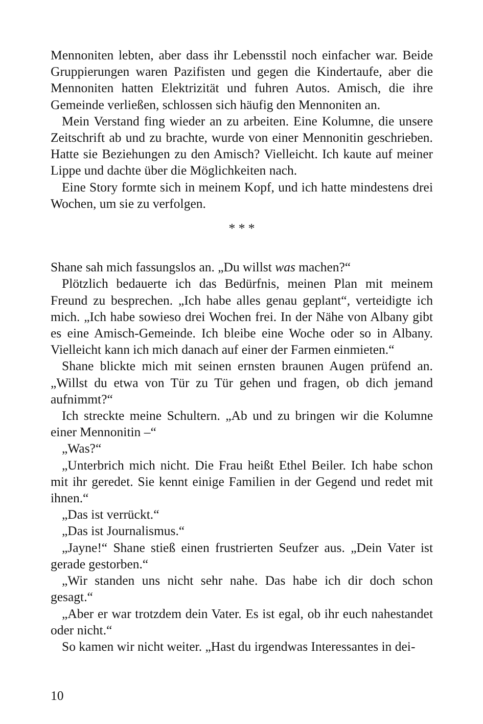Mennoniten lebten, aber dass ihr Lebensstil noch einfacher war. Beide Gruppierungen waren Pazifisten und gegen die Kindertaufe, aber die Mennoniten hatten Elektrizität und fuhren Autos. Amisch, die ihre Gemeinde verließen, schlossen sich häufig den Mennoniten an.
Mein Verstand fing wieder an zu arbeiten. Eine Kolumne, die unsere Zeitschrift ab und zu brachte, wurde von einer Mennonitin geschrieben. Hatte sie Beziehungen zu den Amisch? Vielleicht. Ich kaute auf meiner Lippe und dachte über die Möglichkeiten nach.
Eine Story formte sich in meinem Kopf, und ich hatte mindestens drei Wochen, um sie zu verfolgen.
* * *
Shane sah mich fassungslos an. „Du willst was machen?“
Plötzlich bedauerte ich das Bedürfnis, meinen Plan mit meinem Freund zu besprechen. „Ich habe alles genau geplant“, verteidigte ich mich. „Ich habe sowieso drei Wochen frei. In der Nähe von Albany gibt es eine Amisch-Gemeinde. Ich bleibe eine Woche oder so in Albany. Vielleicht kann ich mich danach auf einer der Farmen einmieten.“
Shane blickte mich mit seinen ernsten braunen Augen prüfend an. „Willst du etwa von Tür zu Tür gehen und fragen, ob dich jemand aufnimmt?“
Ich streckte meine Schultern. „Ab und zu bringen wir die Kolumne einer Mennonitin –“
„Was?“
„Unterbrich mich nicht. Die Frau heißt Ethel Beiler. Ich habe schon mit ihr geredet. Sie kennt einige Familien in der Gegend und redet mit ihnen.“
„Das ist verrückt.“
„Das ist Journalismus.“
„Jayne!“ Shane stieß einen frustrierten Seufzer aus. „Dein Vater ist gerade gestorben.“
„Wir standen uns nicht sehr nahe. Das habe ich dir doch schon gesagt.“
„Aber er war trotzdem dein Vater. Es ist egal, ob ihr euch nahestandet oder nicht.“
So kamen wir nicht weiter. „Hast du irgendwas Interessantes in dei-
10